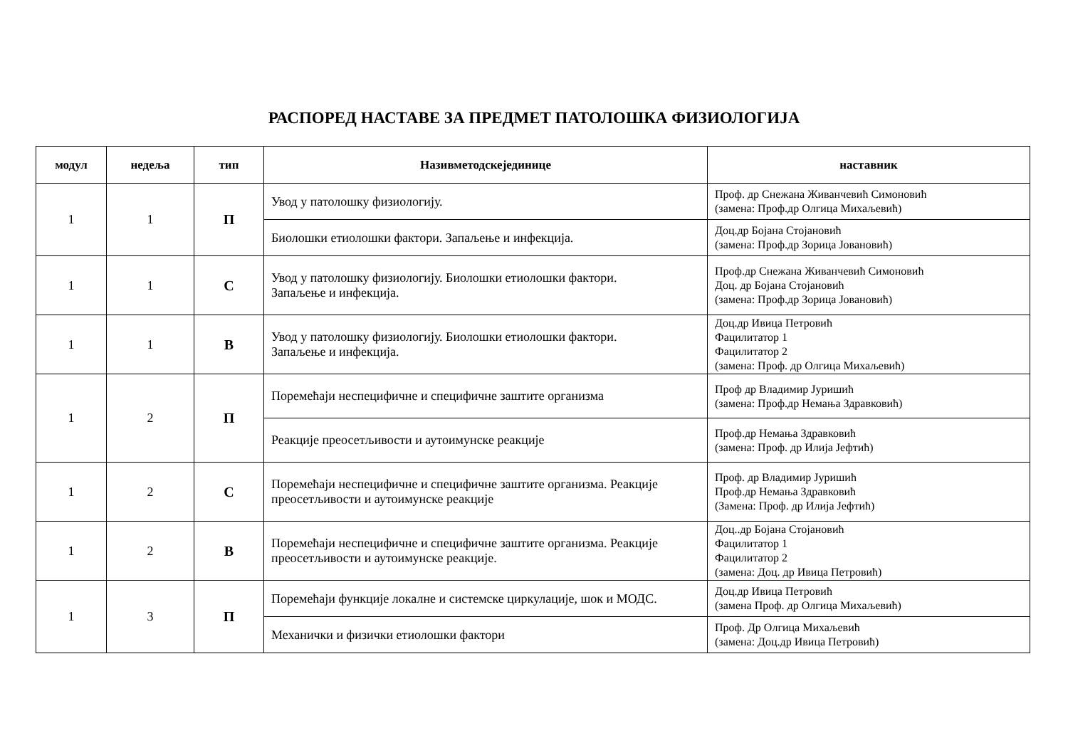РАСПОРЕД НАСТАВЕ ЗА ПРЕДМЕТ ПАТОЛОШКА ФИЗИОЛОГИЈА
| модул | недеља | тип | Називметодскејединице | наставник |
| --- | --- | --- | --- | --- |
| 1 | 1 | П | Увод у патолошку физиологију. | Проф. др Снежана Живанчевић Симоновић (замена: Проф.др Олгица Михаљевић) |
| | | | Биолошки етиолошки фактори. Запаљење и инфекција. | Доц.др Бојана Стојановић (замена: Проф.др Зорица Јовановић) |
| 1 | 1 | С | Увод у патолошку физиологију. Биолошки етиолошки фактори. Запаљење и инфекција. | Проф.др Снежана Живанчевић Симоновић Доц. др Бојана Стојановић (замена: Проф.др Зорица Јовановић) |
| 1 | 1 | В | Увод у патолошку физиологију. Биолошки етиолошки фактори. Запаљење и инфекција. | Доц.др Ивица Петровић Фацилитатор 1 Фацилитатор 2 (замена: Проф. др Олгица Михаљевић) |
| 1 | 2 | П | Поремећаји неспецифичне и специфичне заштите организма | Проф др Владимир Јуришић (замена: Проф.др Немања Здравковић) |
| | | | Реакције преосетљивости и аутоимунске реакције | Проф.др Немања Здравковић (замена: Проф. др Илија Јефтић) |
| 1 | 2 | С | Поремећаји неспецифичне и специфичне заштите организма. Реакције преосетљивости и аутоимунске реакције | Проф. др Владимир Јуришић Проф.др Немања Здравковић (Замена: Проф. др Илија Јефтић) |
| 1 | 2 | В | Поремећаји неспецифичне и специфичне заштите организма. Реакције преосетљивости и аутоимунске реакције. | Доц..др Бојана Стојановић Фацилитатор 1 Фацилитатор 2 (замена: Доц. др Ивица Петровић) |
| 1 | 3 | П | Поремећаји функције локалне и системске циркулације, шок и МОДС. | Доц.др Ивица Петровић (замена Проф. др Олгица Михаљевић) |
| | | | Механички и физички етиолошки фактори | Проф. Др Олгица Михаљевић (замена: Доц.др Ивица Петровић) |